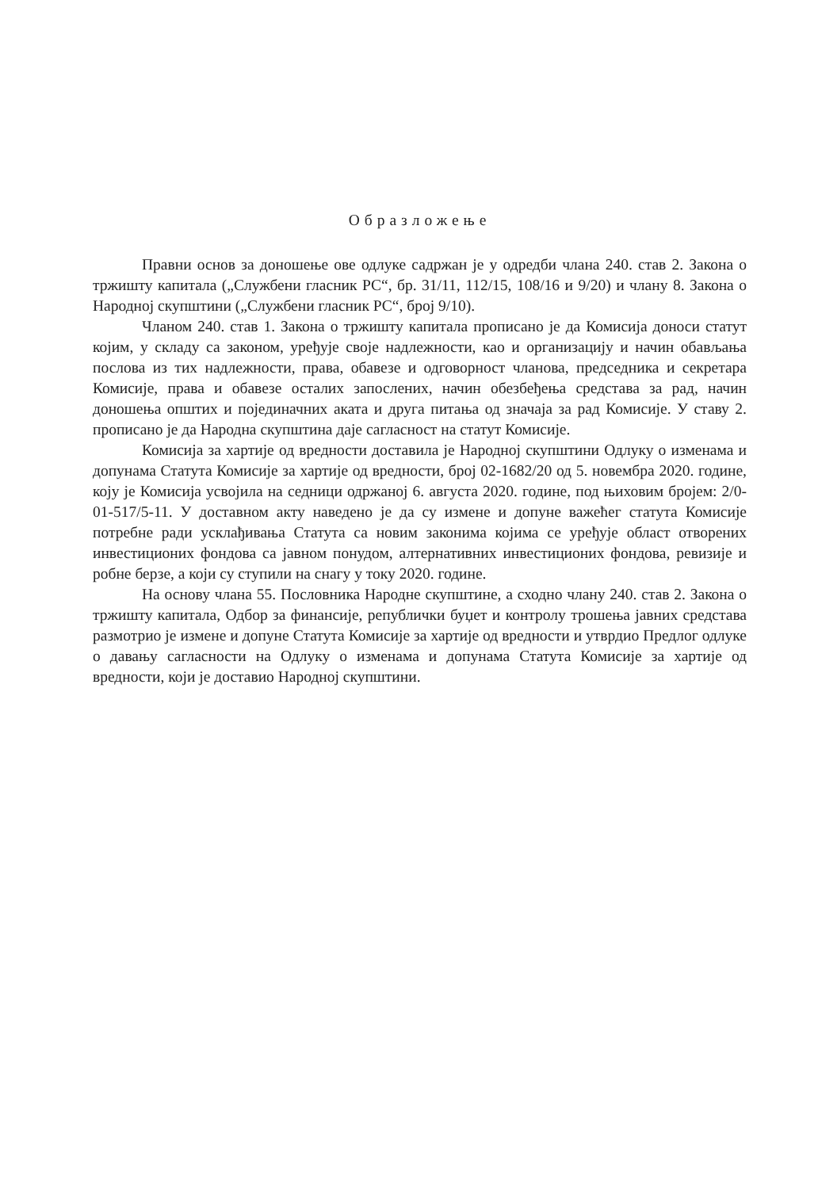Образложење
Правни основ за доношење ове одлуке садржан је у одредби члана 240. став 2. Закона о тржишту капитала („Службени гласник РС“, бр. 31/11, 112/15, 108/16 и 9/20) и члану 8. Закона о Народној скупштини („Службени гласник РС“, број 9/10).
Чланом 240. став 1. Закона о тржишту капитала прописано је да Комисија доноси статут којим, у складу са законом, уређује своје надлежности, као и организацију и начин обављања послова из тих надлежности, права, обавезе и одговорност чланова, председника и секретара Комисије, права и обавезе осталих запослених, начин обезбеђења средстава за рад, начин доношења општих и појединачних аката и друга питања од значаја за рад Комисије. У ставу 2. прописано је да Народна скупштина даје сагласност на статут Комисије.
Комисија за хартије од вредности доставила је Народној скупштини Одлуку о изменама и допунама Статута Комисије за хартије од вредности, број 02-1682/20 од 5. новембра 2020. године, коју је Комисија усвојила на седници одржаној 6. августа 2020. године, под њиховим бројем: 2/0-01-517/5-11. У доставном акту наведено је да су измене и допуне важећег статута Комисије потребне ради усклађивања Статута са новим законима којима се уређује област отворених инвестиционих фондова са јавном понудом, алтернативних инвестиционих фондова, ревизије и робне берзе, а који су ступили на снагу у току 2020. године.
На основу члана 55. Пословника Народне скупштине, а сходно члану 240. став 2. Закона о тржишту капитала, Одбор за финансије, републички буџет и контролу трошења јавних средстава размотрио је измене и допуне Статута Комисије за хартије од вредности и утврдио Предлог одлуке о давању сагласности на Одлуку о изменама и допунама Статута Комисије за хартије од вредности, који је доставио Народној скупштини.